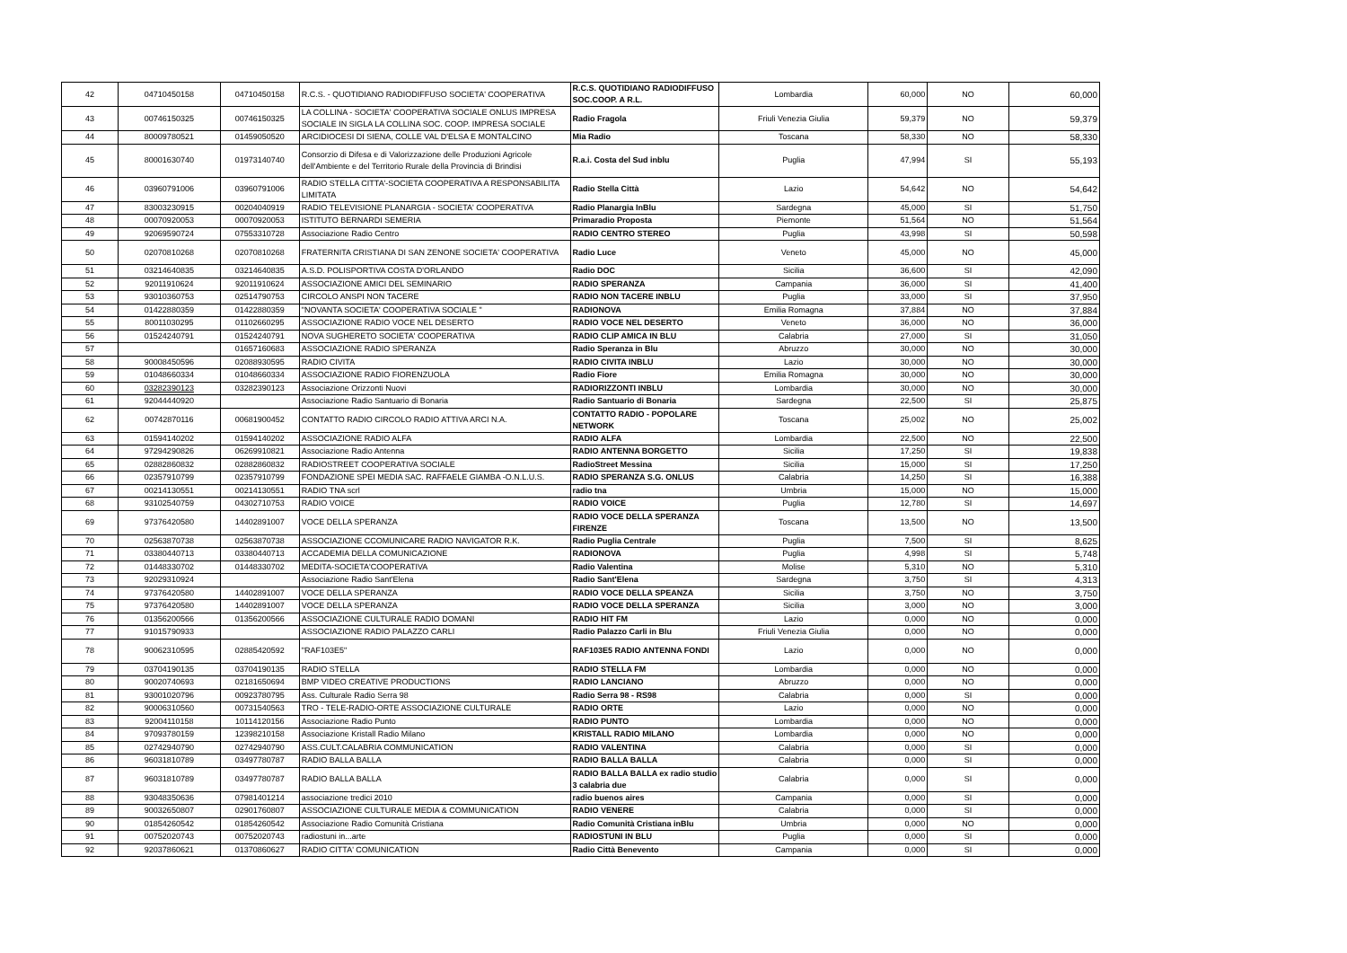| 42 | 04710450158 | 04710450158 | R.C.S. - QUOTIDIANO RADIODIFFUSO SOCIETA' COOPERATIVA | R.C.S. QUOTIDIANO RADIODIFFUSO SOC.COOP. A R.L. | Lombardia | 60,000 | NO | 60,000 |
| 43 | 00746150325 | 00746150325 | LA COLLINA - SOCIETA' COOPERATIVA SOCIALE ONLUS IMPRESA SOCIALE IN SIGLA LA COLLINA SOC. COOP. IMPRESA SOCIALE | Radio Fragola | Friuli Venezia Giulia | 59,379 | NO | 59,379 |
| 44 | 80009780521 | 01459050520 | ARCIDIOCESI DI SIENA, COLLE VAL D'ELSA E MONTALCINO | Mia Radio | Toscana | 58,330 | NO | 58,330 |
| 45 | 80001630740 | 01973140740 | Consorzio di Difesa e di Valorizzazione delle Produzioni Agricole dell'Ambiente e del Territorio Rurale della Provincia di Brindisi | R.a.i. Costa del Sud inblu | Puglia | 47,994 | SI | 55,193 |
| 46 | 03960791006 | 03960791006 | RADIO STELLA CITTA'-SOCIETA COOPERATIVA A RESPONSABILITA LIMITATA | Radio Stella Città | Lazio | 54,642 | NO | 54,642 |
| 47 | 83003230915 | 00204040919 | RADIO TELEVISIONE PLANARGIA - SOCIETA' COOPERATIVA | Radio Planargia InBlu | Sardegna | 45,000 | SI | 51,750 |
| 48 | 00070920053 | 00070920053 | ISTITUTO BERNARDI SEMERIA | Primaradio Proposta | Piemonte | 51,564 | NO | 51,564 |
| 49 | 92069590724 | 07553310728 | Associazione Radio Centro | RADIO CENTRO STEREO | Puglia | 43,998 | SI | 50,598 |
| 50 | 02070810268 | 02070810268 | FRATERNITA CRISTIANA DI SAN ZENONE SOCIETA' COOPERATIVA | Radio Luce | Veneto | 45,000 | NO | 45,000 |
| 51 | 03214640835 | 03214640835 | A.S.D. POLISPORTIVA COSTA D'ORLANDO | Radio DOC | Sicilia | 36,600 | SI | 42,090 |
| 52 | 92011910624 | 92011910624 | ASSOCIAZIONE AMICI DEL SEMINARIO | RADIO SPERANZA | Campania | 36,000 | SI | 41,400 |
| 53 | 93010360753 | 02514790753 | CIRCOLO ANSPI NON TACERE | RADIO NON TACERE INBLU | Puglia | 33,000 | SI | 37,950 |
| 54 | 01422880359 | 01422880359 | "NOVANTA SOCIETA' COOPERATIVA SOCIALE " | RADIONOVA | Emilia Romagna | 37,884 | NO | 37,884 |
| 55 | 80011030295 | 01102660295 | ASSOCIAZIONE RADIO VOCE NEL DESERTO | RADIO VOCE NEL DESERTO | Veneto | 36,000 | NO | 36,000 |
| 56 | 01524240791 | 01524240791 | NOVA SUGHERETO SOCIETA' COOPERATIVA | RADIO CLIP AMICA IN BLU | Calabria | 27,000 | SI | 31,050 |
| 57 | | 01657160683 | ASSOCIAZIONE RADIO SPERANZA | Radio Speranza in Blu | Abruzzo | 30,000 | NO | 30,000 |
| 58 | 90008450596 | 02088930595 | RADIO CIVITA | RADIO CIVITA INBLU | Lazio | 30,000 | NO | 30,000 |
| 59 | 01048660334 | 01048660334 | ASSOCIAZIONE RADIO FIORENZUOLA | Radio Fiore | Emilia Romagna | 30,000 | NO | 30,000 |
| 60 | 03282390123 | 03282390123 | Associazione Orizzonti Nuovi | RADIORIZZONTI INBLU | Lombardia | 30,000 | NO | 30,000 |
| 61 | 92044440920 | | Associazione Radio Santuario di Bonaria | Radio Santuario di Bonaria | Sardegna | 22,500 | SI | 25,875 |
| 62 | 00742870116 | 00681900452 | CONTATTO RADIO CIRCOLO RADIO ATTIVA ARCI N.A. | CONTATTO RADIO - POPOLARE NETWORK | Toscana | 25,002 | NO | 25,002 |
| 63 | 01594140202 | 01594140202 | ASSOCIAZIONE RADIO ALFA | RADIO ALFA | Lombardia | 22,500 | NO | 22,500 |
| 64 | 97294290826 | 06269910821 | Associazione Radio Antenna | RADIO ANTENNA BORGETTO | Sicilia | 17,250 | SI | 19,838 |
| 65 | 02882860832 | 02882860832 | RADIOSTREET COOPERATIVA SOCIALE | RadioStreet Messina | Sicilia | 15,000 | SI | 17,250 |
| 66 | 02357910799 | 02357910799 | FONDAZIONE SPEI MEDIA SAC. RAFFAELE GIAMBA -O.N.L.U.S. | RADIO SPERANZA S.G. ONLUS | Calabria | 14,250 | SI | 16,388 |
| 67 | 00214130551 | 00214130551 | RADIO TNA scrl | radio tna | Umbria | 15,000 | NO | 15,000 |
| 68 | 93102540759 | 04302710753 | RADIO VOICE | RADIO VOICE | Puglia | 12,780 | SI | 14,697 |
| 69 | 97376420580 | 14402891007 | VOCE DELLA SPERANZA | RADIO VOCE DELLA SPERANZA FIRENZE | Toscana | 13,500 | NO | 13,500 |
| 70 | 02563870738 | 02563870738 | ASSOCIAZIONE CCOMUNICARE RADIO NAVIGATOR R.K. | Radio Puglia Centrale | Puglia | 7,500 | SI | 8,625 |
| 71 | 03380440713 | 03380440713 | ACCADEMIA DELLA COMUNICAZIONE | RADIONOVA | Puglia | 4,998 | SI | 5,748 |
| 72 | 01448330702 | 01448330702 | MEDITA-SOCIETA'COOPERATIVA | Radio Valentina | Molise | 5,310 | NO | 5,310 |
| 73 | 92029310924 | | Associazione Radio Sant'Elena | Radio Sant'Elena | Sardegna | 3,750 | SI | 4,313 |
| 74 | 97376420580 | 14402891007 | VOCE DELLA SPERANZA | RADIO VOCE DELLA SPEANZA | Sicilia | 3,750 | NO | 3,750 |
| 75 | 97376420580 | 14402891007 | VOCE DELLA SPERANZA | RADIO VOCE DELLA SPERANZA | Sicilia | 3,000 | NO | 3,000 |
| 76 | 01356200566 | 01356200566 | ASSOCIAZIONE CULTURALE RADIO DOMANI | RADIO HIT FM | Lazio | 0,000 | NO | 0,000 |
| 77 | 91015790933 | | ASSOCIAZIONE RADIO PALAZZO CARLI | Radio Palazzo Carli in Blu | Friuli Venezia Giulia | 0,000 | NO | 0,000 |
| 78 | 90062310595 | 02885420592 | "RAF103E5" | RAF103E5 RADIO ANTENNA FONDI | Lazio | 0,000 | NO | 0,000 |
| 79 | 03704190135 | 03704190135 | RADIO STELLA | RADIO STELLA FM | Lombardia | 0,000 | NO | 0,000 |
| 80 | 90020740693 | 02181650694 | BMP VIDEO CREATIVE PRODUCTIONS | RADIO LANCIANO | Abruzzo | 0,000 | NO | 0,000 |
| 81 | 93001020796 | 00923780795 | Ass. Culturale Radio Serra 98 | Radio Serra 98 - RS98 | Calabria | 0,000 | SI | 0,000 |
| 82 | 90006310560 | 00731540563 | TRO - TELE-RADIO-ORTE ASSOCIAZIONE CULTURALE | RADIO ORTE | Lazio | 0,000 | NO | 0,000 |
| 83 | 92004110158 | 10114120156 | Associazione Radio Punto | RADIO PUNTO | Lombardia | 0,000 | NO | 0,000 |
| 84 | 97093780159 | 12398210158 | Associazione Kristall Radio Milano | KRISTALL RADIO MILANO | Lombardia | 0,000 | NO | 0,000 |
| 85 | 02742940790 | 02742940790 | ASS.CULT.CALABRIA COMMUNICATION | RADIO VALENTINA | Calabria | 0,000 | SI | 0,000 |
| 86 | 96031810789 | 03497780787 | RADIO BALLA BALLA | RADIO BALLA BALLA | Calabria | 0,000 | SI | 0,000 |
| 87 | 96031810789 | 03497780787 | RADIO BALLA BALLA | RADIO BALLA BALLA ex radio studio 3 calabria due | Calabria | 0,000 | SI | 0,000 |
| 88 | 93048350636 | 07981401214 | associazione tredici 2010 | radio buenos aires | Campania | 0,000 | SI | 0,000 |
| 89 | 90032650807 | 02901760807 | ASSOCIAZIONE CULTURALE MEDIA & COMMUNICATION | RADIO VENERE | Calabria | 0,000 | SI | 0,000 |
| 90 | 01854260542 | 01854260542 | Associazione Radio Comunità Cristiana | Radio Comunità Cristiana inBlu | Umbria | 0,000 | NO | 0,000 |
| 91 | 00752020743 | 00752020743 | radiostuni in...arte | RADIOSTUNI IN BLU | Puglia | 0,000 | SI | 0,000 |
| 92 | 92037860621 | 01370860627 | RADIO CITTA' COMUNICATION | Radio Città Benevento | Campania | 0,000 | SI | 0,000 |